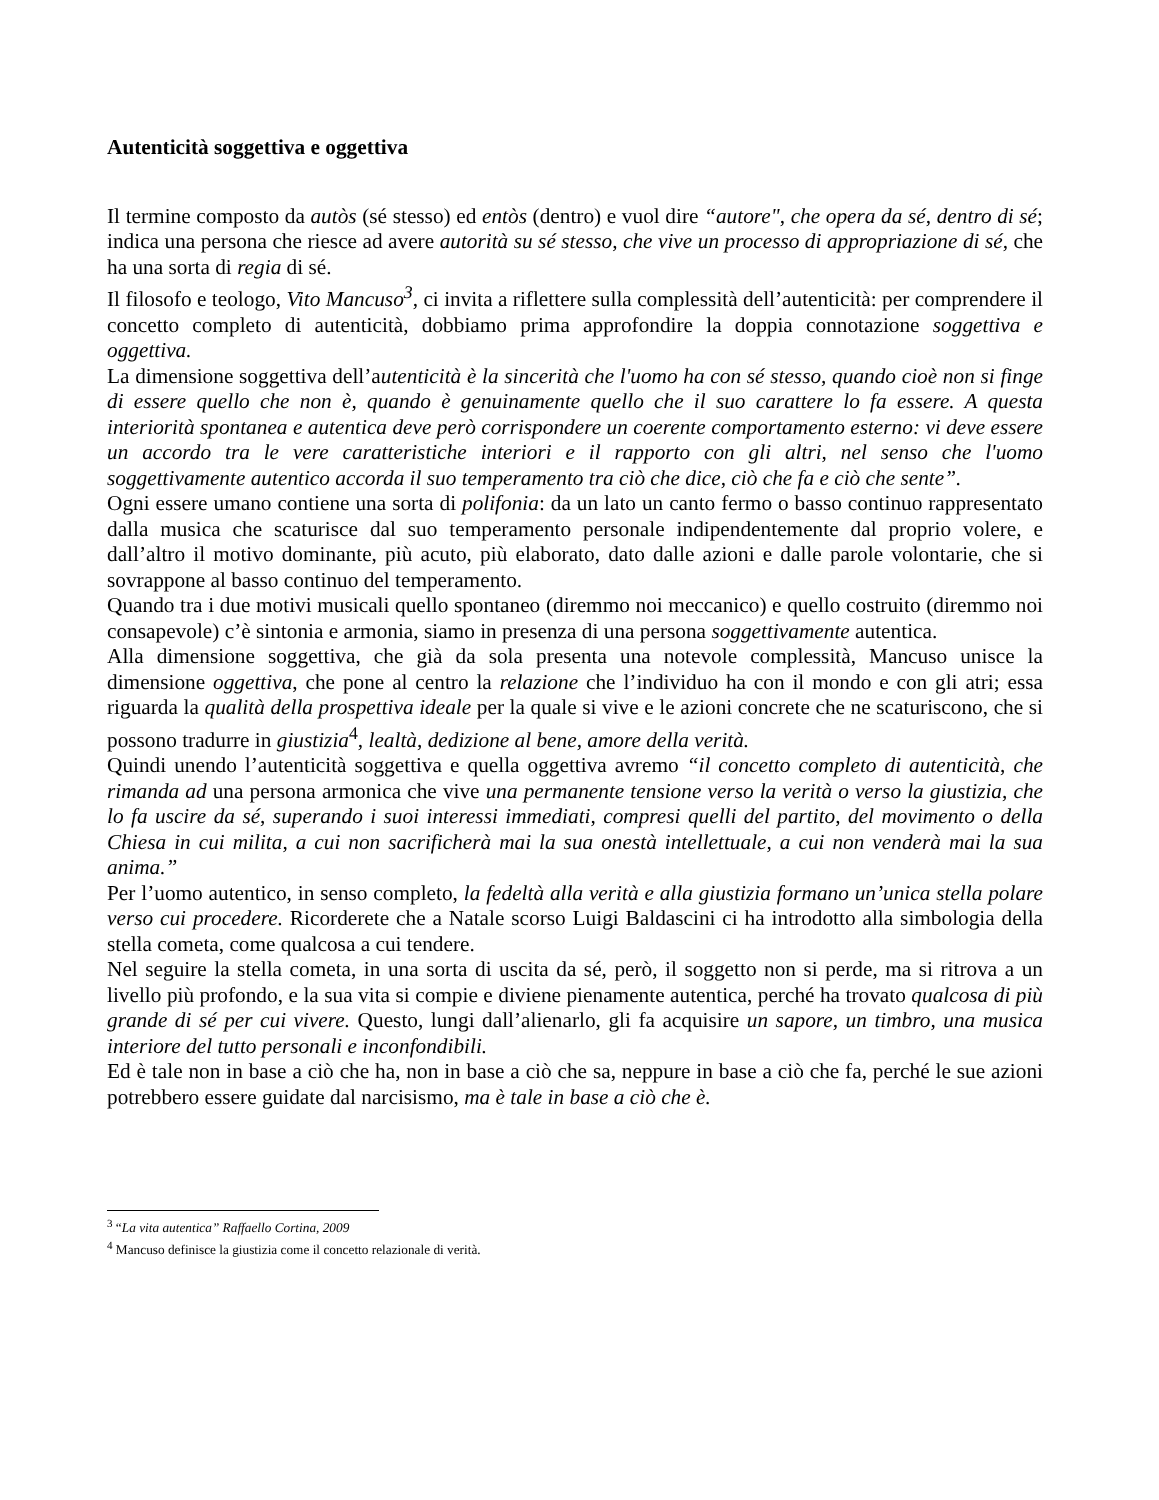Autenticità soggettiva e oggettiva
Il termine composto da autòs (sé stesso) ed entòs (dentro) e vuol dire “autore", che opera da sé, dentro di sé; indica una persona che riesce ad avere autorità su sé stesso, che vive un processo di appropriazione di sé, che ha una sorta di regia di sé.
Il filosofo e teologo, Vito Mancuso<sup>3</sup>, ci invita a riflettere sulla complessità dell’autenticità: per comprendere il concetto completo di autenticità, dobbiamo prima approfondire la doppia connotazione soggettiva e oggettiva.
La dimensione soggettiva dell’autenticità è la sincerità che l'uomo ha con sé stesso, quando cioè non si finge di essere quello che non è, quando è genuinamente quello che il suo carattere lo fa essere. A questa interiorità spontanea e autentica deve però corrispondere un coerente comportamento esterno: vi deve essere un accordo tra le vere caratteristiche interiori e il rapporto con gli altri, nel senso che l'uomo soggettivamente autentico accorda il suo temperamento tra ciò che dice, ciò che fa e ciò che sente”.
Ogni essere umano contiene una sorta di polifonia: da un lato un canto fermo o basso continuo rappresentato dalla musica che scaturisce dal suo temperamento personale indipendentemente dal proprio volere, e dall’altro il motivo dominante, più acuto, più elaborato, dato dalle azioni e dalle parole volontarie, che si sovrappone al basso continuo del temperamento.
Quando tra i due motivi musicali quello spontaneo (diremmo noi meccanico) e quello costruito (diremmo noi consapevole) c’è sintonia e armonia, siamo in presenza di una persona soggettivamente autentica.
Alla dimensione soggettiva, che già da sola presenta una notevole complessità, Mancuso unisce la dimensione oggettiva, che pone al centro la relazione che l’individuo ha con il mondo e con gli atri; essa riguarda la qualità della prospettiva ideale per la quale si vive e le azioni concrete che ne scaturiscono, che si possono tradurre in giustizia<sup>4</sup>, lealtà, dedizione al bene, amore della verità.
Quindi unendo l’autenticità soggettiva e quella oggettiva avremo “il concetto completo di autenticità, che rimanda ad una persona armonica che vive una permanente tensione verso la verità o verso la giustizia, che lo fa uscire da sé, superando i suoi interessi immediati, compresi quelli del partito, del movimento o della Chiesa in cui milita, a cui non sacrificherà mai la sua onestà intellettuale, a cui non venderà mai la sua anima.”
Per l’uomo autentico, in senso completo, la fedeltà alla verità e alla giustizia formano un’unica stella polare verso cui procedere. Ricorderete che a Natale scorso Luigi Baldascini ci ha introdotto alla simbologia della stella cometa, come qualcosa a cui tendere.
Nel seguire la stella cometa, in una sorta di uscita da sé, però, il soggetto non si perde, ma si ritrova a un livello più profondo, e la sua vita si compie e diviene pienamente autentica, perché ha trovato qualcosa di più grande di sé per cui vivere. Questo, lungi dall’alienarlo, gli fa acquisire un sapore, un timbro, una musica interiore del tutto personali e inconfondibili.
Ed è tale non in base a ciò che ha, non in base a ciò che sa, neppure in base a ciò che fa, perché le sue azioni potrebbero essere guidate dal narcisismo, ma è tale in base a ciò che è.
<sup>3</sup> “La vita autentica” Raffaello Cortina, 2009
<sup>4</sup> Mancuso definisce la giustizia come il concetto relazionale di verità.